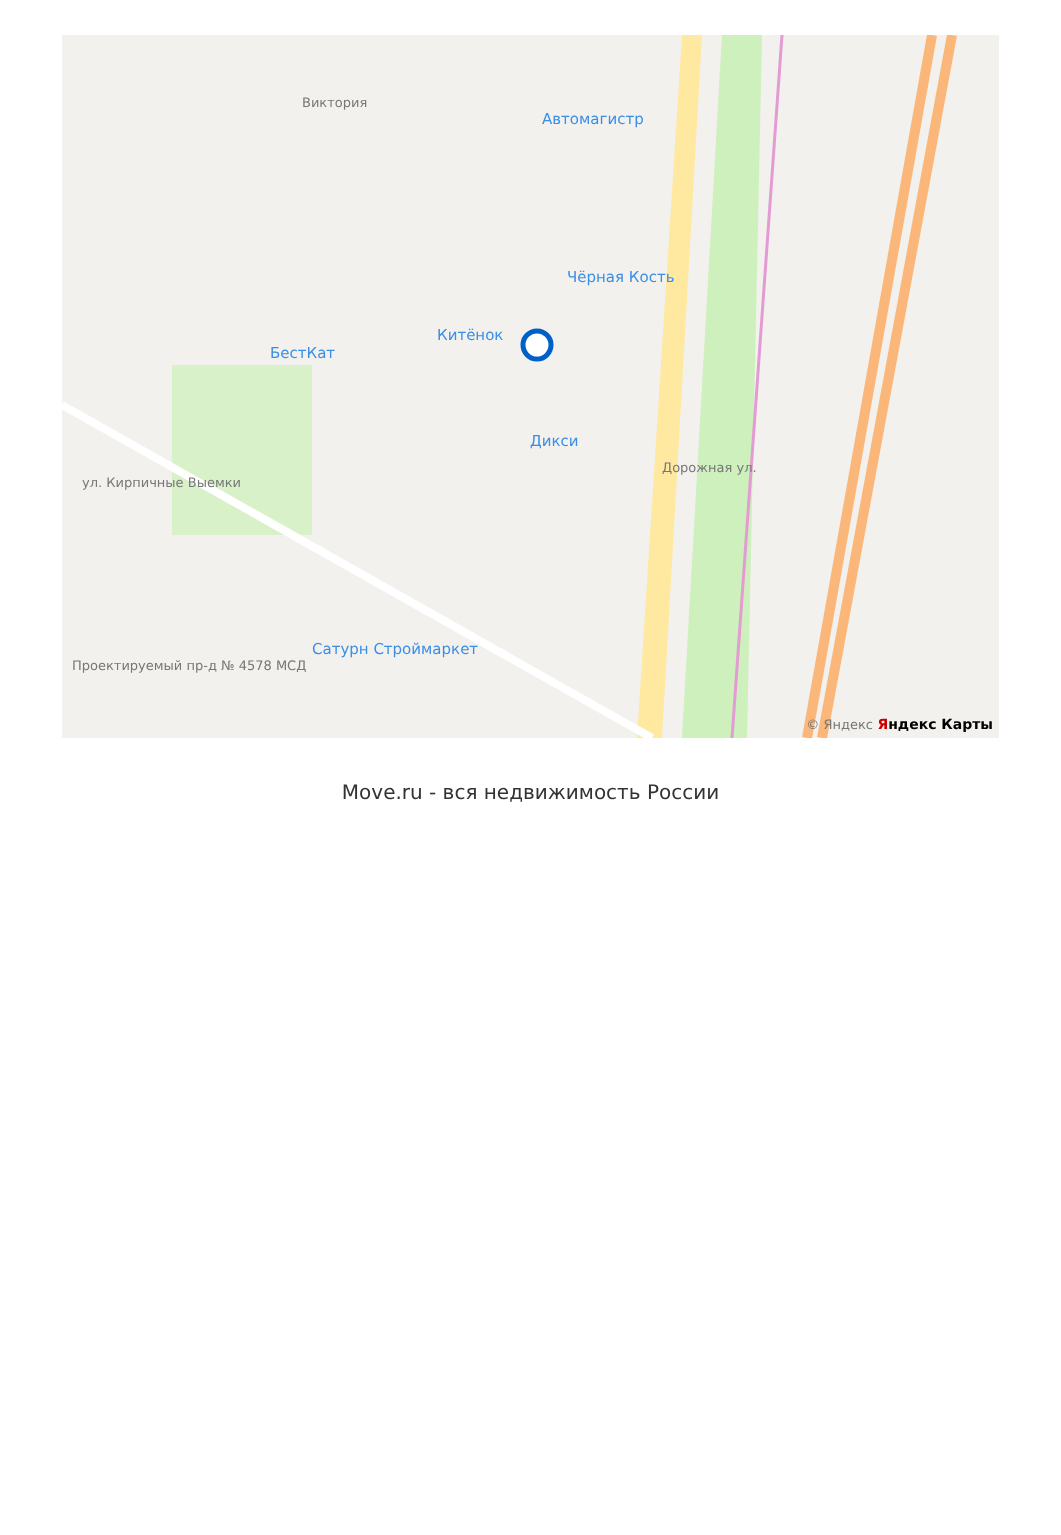Виктория
Автомагистр
Чёрная Кость
Китёнок
БестКат
Дикси
Дорожная ул.
ул. Кирпичные Выемки
Сатурн Строймаркет
Проектируемый пр-д № 4578 МСД
© Яндекс Яндекс Карты
Move.ru - вся недвижимость России